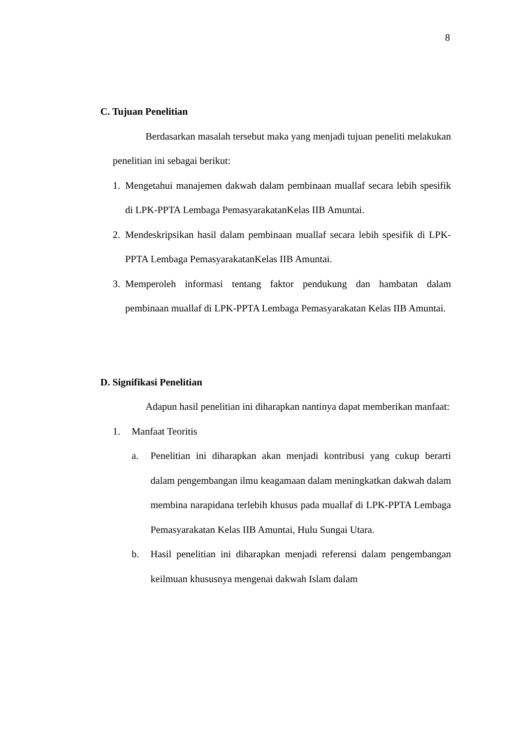8
C. Tujuan Penelitian
Berdasarkan masalah tersebut maka yang menjadi tujuan peneliti melakukan penelitian ini sebagai berikut:
1. Mengetahui manajemen dakwah dalam pembinaan muallaf secara lebih spesifik di LPK-PPTA Lembaga PemasyarakatanKelas IIB Amuntai.
2. Mendeskripsikan hasil dalam pembinaan muallaf secara lebih spesifik di LPK-PPTA Lembaga PemasyarakatanKelas IIB Amuntai.
3. Memperoleh informasi tentang faktor pendukung dan hambatan dalam pembinaan muallaf di LPK-PPTA Lembaga Pemasyarakatan Kelas IIB Amuntai.
D. Signifikasi Penelitian
Adapun hasil penelitian ini diharapkan nantinya dapat memberikan manfaat:
1. Manfaat Teoritis
a. Penelitian ini diharapkan akan menjadi kontribusi yang cukup berarti dalam pengembangan ilmu keagamaan dalam meningkatkan dakwah dalam membina narapidana terlebih khusus pada muallaf di LPK-PPTA Lembaga Pemasyarakatan Kelas IIB Amuntai, Hulu Sungai Utara.
b. Hasil penelitian ini diharapkan menjadi referensi dalam pengembangan keilmuan khususnya mengenai dakwah Islam dalam